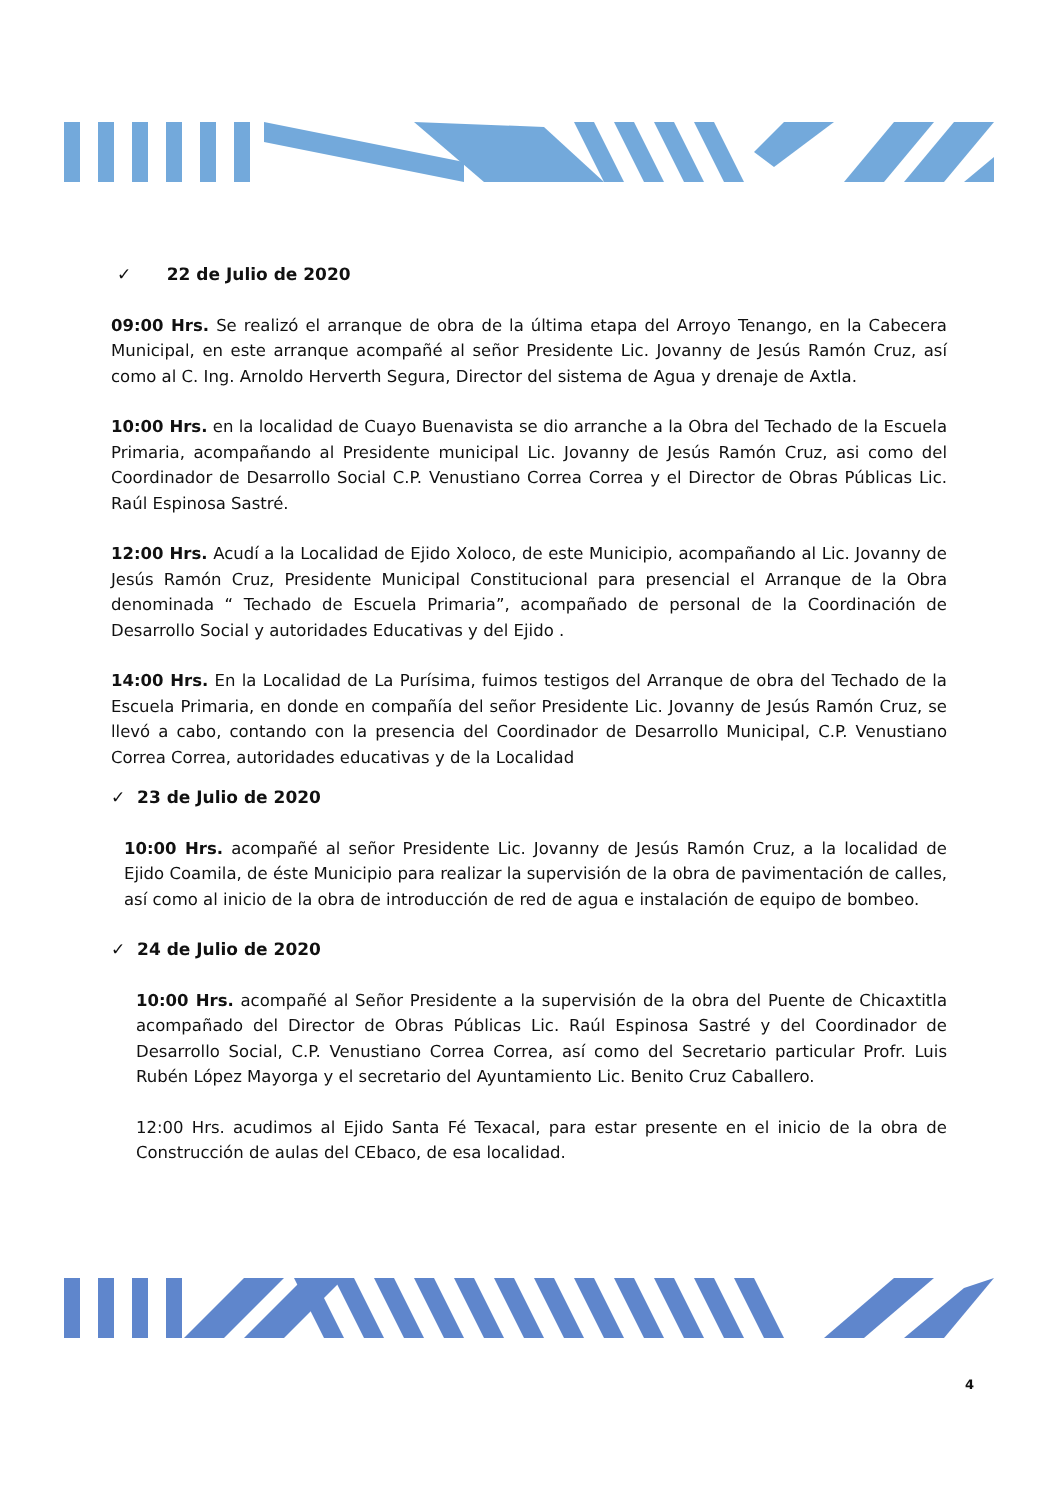✓ 22 de Julio de 2020
09:00 Hrs. Se realizó el arranque de obra de la última etapa del Arroyo Tenango, en la Cabecera Municipal, en este arranque acompañé al señor Presidente Lic. Jovanny de Jesús Ramón Cruz, así como al C. Ing. Arnoldo Herverth Segura, Director del sistema de Agua y drenaje de Axtla.
10:00 Hrs. en la localidad de Cuayo Buenavista se dio arranche a la Obra del Techado de la Escuela Primaria, acompañando al Presidente municipal Lic. Jovanny de Jesús Ramón Cruz, asi como del Coordinador de Desarrollo Social C.P. Venustiano Correa Correa y el Director de Obras Públicas Lic. Raúl Espinosa Sastré.
12:00 Hrs. Acudí a la Localidad de Ejido Xoloco, de este Municipio, acompañando al Lic. Jovanny de Jesús Ramón Cruz, Presidente Municipal Constitucional para presencial el Arranque de la Obra denominada “ Techado de Escuela Primaria”, acompañado de personal de la Coordinación de Desarrollo Social y autoridades Educativas y del Ejido .
14:00 Hrs. En la Localidad de La Purísima, fuimos testigos del Arranque de obra del Techado de la Escuela Primaria, en donde en compañía del señor Presidente Lic. Jovanny de Jesús Ramón Cruz, se llevó a cabo, contando con la presencia del Coordinador de Desarrollo Municipal, C.P. Venustiano Correa Correa, autoridades educativas y de la Localidad
✓ 23 de Julio de 2020
10:00 Hrs. acompañé al señor Presidente Lic. Jovanny de Jesús Ramón Cruz, a la localidad de Ejido Coamila, de éste Municipio para realizar la supervisión de la obra de pavimentación de calles, así como al inicio de la obra de introducción de red de agua e instalación de equipo de bombeo.
✓ 24 de Julio de 2020
10:00 Hrs. acompañé al Señor Presidente a la supervisión de la obra del Puente de Chicaxtitla acompañado del Director de Obras Públicas Lic. Raúl Espinosa Sastré y del Coordinador de Desarrollo Social, C.P. Venustiano Correa Correa, así como del Secretario particular Profr. Luis Rubén López Mayorga y el secretario del Ayuntamiento Lic. Benito Cruz Caballero.
12:00 Hrs. acudimos al Ejido Santa Fé Texacal, para estar presente en el inicio de la obra de Construcción de aulas del CEbaco, de esa localidad.
4